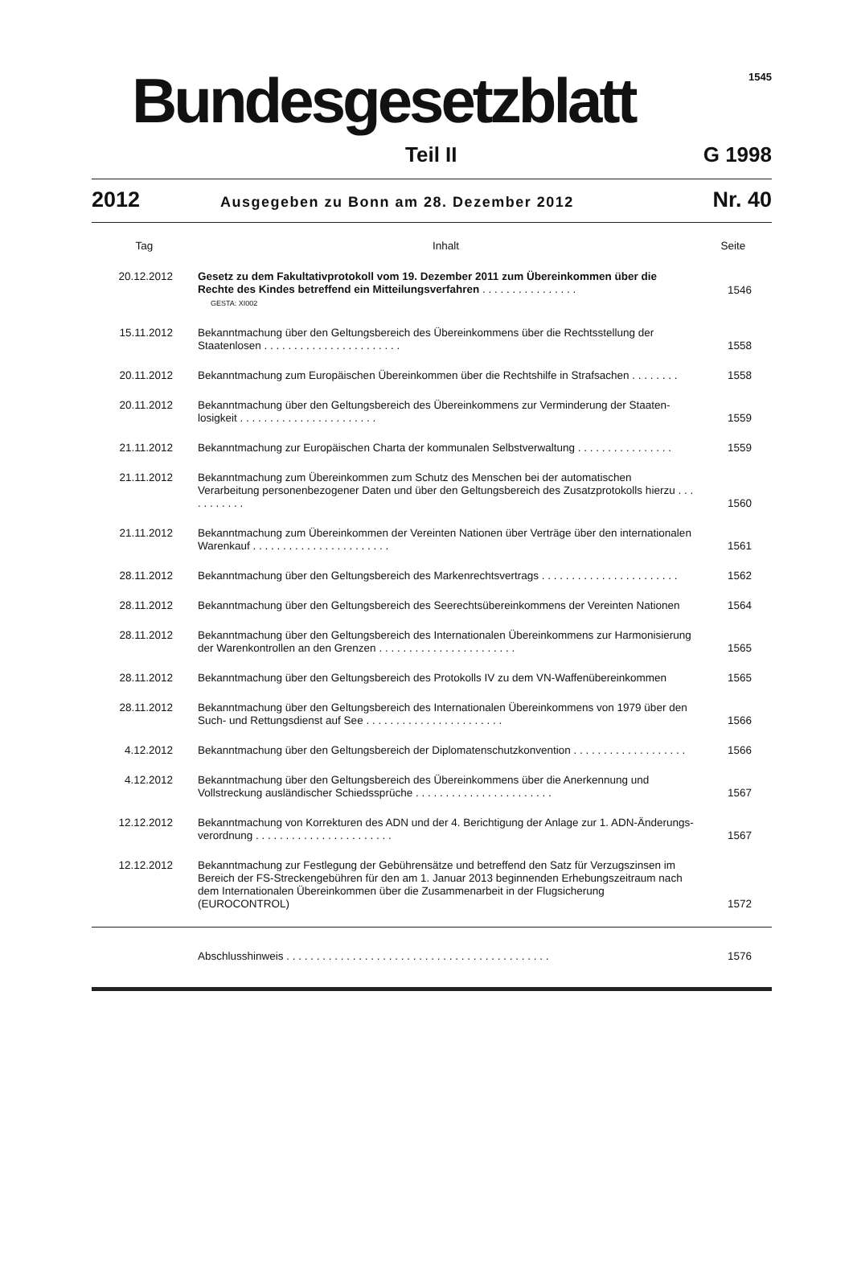Bundesgesetzblatt
1545
Teil II G 1998
2012 Ausgegeben zu Bonn am 28. Dezember 2012 Nr. 40
| Tag | Inhalt | Seite |
| --- | --- | --- |
| 20.12.2012 | Gesetz zu dem Fakultativprotokoll vom 19. Dezember 2011 zum Übereinkommen über die Rechte des Kindes betreffend ein Mitteilungsverfahren . . . . . . . . . . . . . . . . GESTA: XI002 | 1546 |
| 15.11.2012 | Bekanntmachung über den Geltungsbereich des Übereinkommens über die Rechtsstellung der Staatenlosen . . . . . . . . . . . . . . . . . . . . . . . | 1558 |
| 20.11.2012 | Bekanntmachung zum Europäischen Übereinkommen über die Rechtshilfe in Strafsachen . . . . . . . . | 1558 |
| 20.11.2012 | Bekanntmachung über den Geltungsbereich des Übereinkommens zur Verminderung der Staaten-losigkeit . . . . . . . . . . . . . . . . . . . . . . . | 1559 |
| 21.11.2012 | Bekanntmachung zur Europäischen Charta der kommunalen Selbstverwaltung . . . . . . . . . . . . . . . . | 1559 |
| 21.11.2012 | Bekanntmachung zum Übereinkommen zum Schutz des Menschen bei der automatischen Verarbeitung personenbezogener Daten und über den Geltungsbereich des Zusatzprotokolls hierzu . . . . . . . . . . . | 1560 |
| 21.11.2012 | Bekanntmachung zum Übereinkommen der Vereinten Nationen über Verträge über den internationalen Warenkauf . . . . . . . . . . . . . . . . . . . . . . . | 1561 |
| 28.11.2012 | Bekanntmachung über den Geltungsbereich des Markenrechtsvertrags . . . . . . . . . . . . . . . . . . . . . . . | 1562 |
| 28.11.2012 | Bekanntmachung über den Geltungsbereich des Seerechtsübereinkommens der Vereinten Nationen | 1564 |
| 28.11.2012 | Bekanntmachung über den Geltungsbereich des Internationalen Übereinkommens zur Harmonisierung der Warenkontrollen an den Grenzen . . . . . . . . . . . . . . . . . . . . . . . | 1565 |
| 28.11.2012 | Bekanntmachung über den Geltungsbereich des Protokolls IV zu dem VN-Waffenübereinkommen | 1565 |
| 28.11.2012 | Bekanntmachung über den Geltungsbereich des Internationalen Übereinkommens von 1979 über den Such- und Rettungsdienst auf See . . . . . . . . . . . . . . . . . . . . . . . | 1566 |
| 4.12.2012 | Bekanntmachung über den Geltungsbereich der Diplomatenschutzkonvention . . . . . . . . . . . . . . . . . . . | 1566 |
| 4.12.2012 | Bekanntmachung über den Geltungsbereich des Übereinkommens über die Anerkennung und Vollstreckung ausländischer Schiedssprüche . . . . . . . . . . . . . . . . . . . . . . . | 1567 |
| 12.12.2012 | Bekanntmachung von Korrekturen des ADN und der 4. Berichtigung der Anlage zur 1. ADN-Änderungs-verordnung . . . . . . . . . . . . . . . . . . . . . . . | 1567 |
| 12.12.2012 | Bekanntmachung zur Festlegung der Gebührensätze und betreffend den Satz für Verzugszinsen im Bereich der FS-Streckengebühren für den am 1. Januar 2013 beginnenden Erhebungszeitraum nach dem Internationalen Übereinkommen über die Zusammenarbeit in der Flugsicherung (EUROCONTROL) | 1572 |
| | Abschlusshinweis . . . . . . . . . . . . . . . . . . . . . . . . . . . . . . . . . . . . . . . . . . . . | 1576 |